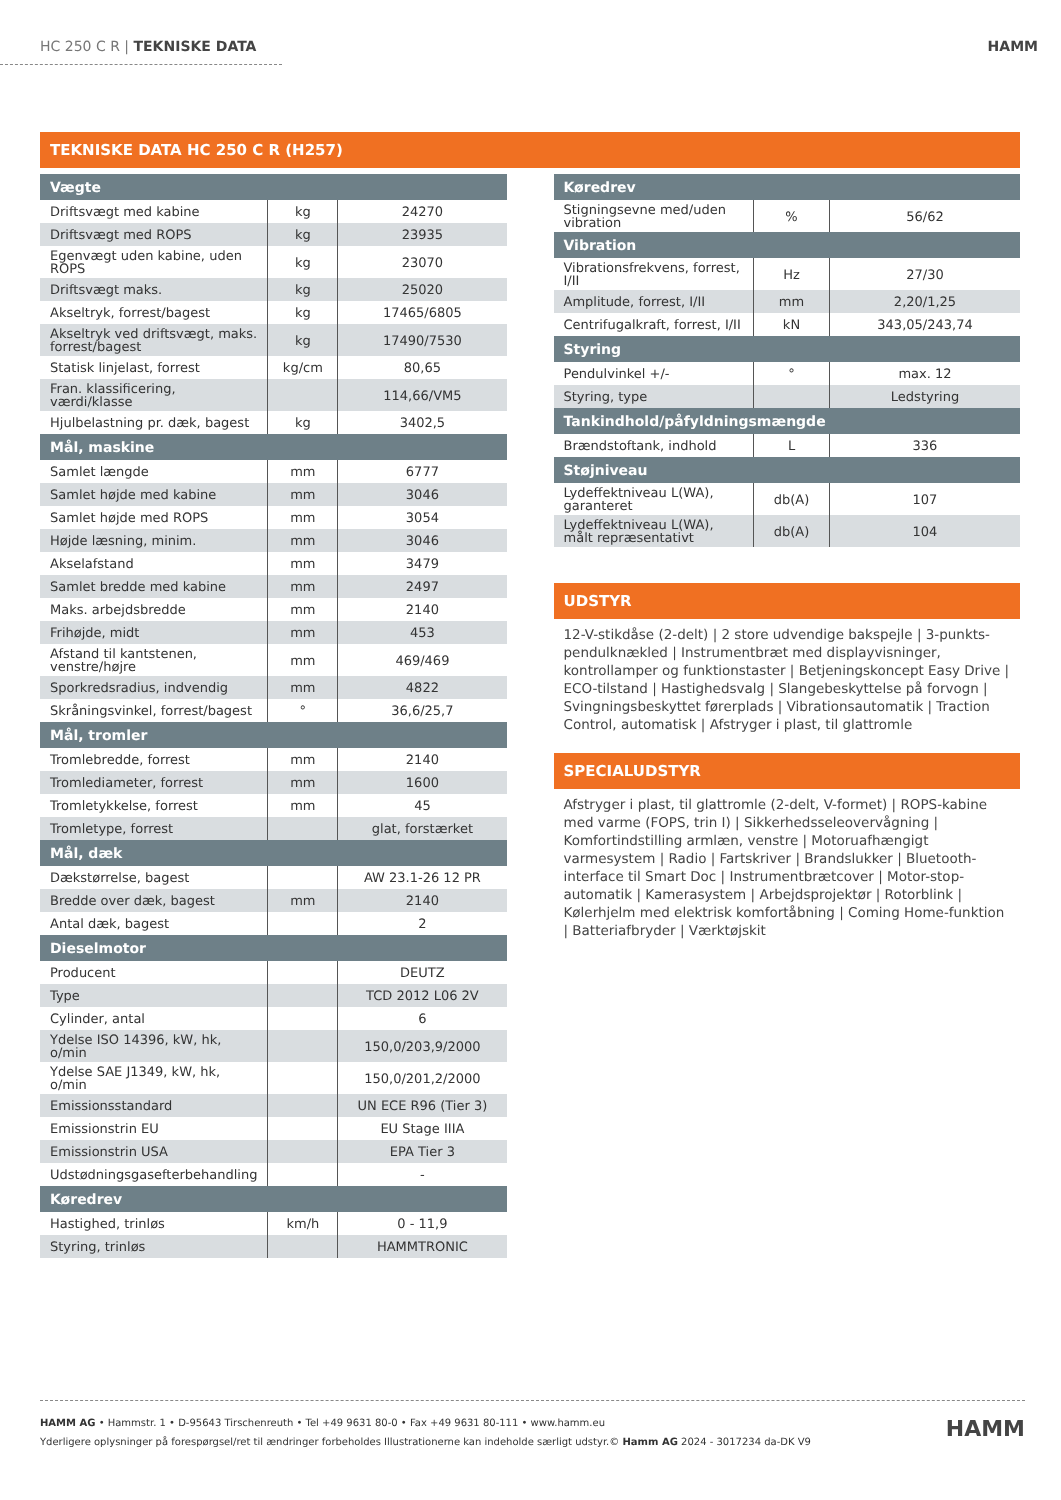HC 250 C R | TEKNISKE DATA HAMM
TEKNISKE DATA HC 250 C R (H257)
| Vægte | | |
| --- | --- | --- |
| Driftsvægt med kabine | kg | 24270 |
| Driftsvægt med ROPS | kg | 23935 |
| Egenvægt uden kabine, uden ROPS | kg | 23070 |
| Driftsvægt maks. | kg | 25020 |
| Akseltryk, forrest/bagest | kg | 17465/6805 |
| Akseltryk ved driftsvægt, maks. forrest/bagest | kg | 17490/7530 |
| Statisk linjelast, forrest | kg/cm | 80,65 |
| Fran. klassificering, værdi/klasse | | 114,66/VM5 |
| Hjulbelastning pr. dæk, bagest | kg | 3402,5 |
| Mål, maskine | | |
| Samlet længde | mm | 6777 |
| Samlet højde med kabine | mm | 3046 |
| Samlet højde med ROPS | mm | 3054 |
| Højde læsning, minim. | mm | 3046 |
| Akselafstand | mm | 3479 |
| Samlet bredde med kabine | mm | 2497 |
| Maks. arbejdsbredde | mm | 2140 |
| Frihøjde, midt | mm | 453 |
| Afstand til kantstenen, venstre/højre | mm | 469/469 |
| Sporkredsradius, indvendig | mm | 4822 |
| Skråningsvinkel, forrest/bagest | ° | 36,6/25,7 |
| Mål, tromler | | |
| Tromlebredde, forrest | mm | 2140 |
| Tromlediameter, forrest | mm | 1600 |
| Tromletykkelse, forrest | mm | 45 |
| Tromletype, forrest | | glat, forstærket |
| Mål, dæk | | |
| Dækstørrelse, bagest | | AW 23.1-26 12 PR |
| Bredde over dæk, bagest | mm | 2140 |
| Antal dæk, bagest | | 2 |
| Dieselmotor | | |
| Producent | | DEUTZ |
| Type | | TCD 2012 L06 2V |
| Cylinder, antal | | 6 |
| Ydelse ISO 14396, kW, hk, o/min | | 150,0/203,9/2000 |
| Ydelse SAE J1349, kW, hk, o/min | | 150,0/201,2/2000 |
| Emissionsstandard | | UN ECE R96 (Tier 3) |
| Emissionstrin EU | | EU Stage IIIA |
| Emissionstrin USA | | EPA Tier 3 |
| Udstødningsgasefterbehandling | | - |
| Køredrev | | |
| Hastighed, trinløs | km/h | 0 - 11,9 |
| Styring, trinløs | | HAMMTRONIC |
| Køredrev | | |
| --- | --- | --- |
| Stigningsevne med/uden vibration | % | 56/62 |
| Vibration | | |
| Vibrationsfrekvens, forrest, I/II | Hz | 27/30 |
| Amplitude, forrest, I/II | mm | 2,20/1,25 |
| Centrifugalkraft, forrest, I/II | kN | 343,05/243,74 |
| Styring | | |
| Pendulvinkel +/- | ° | max. 12 |
| Styring, type | | Ledstyring |
| Tankindhold/påfyldningsmængde | | |
| Brændstoftank, indhold | L | 336 |
| Støjniveau | | |
| Lydeffektniveau L(WA), garanteret | db(A) | 107 |
| Lydeffektniveau L(WA), målt repræsentativt | db(A) | 104 |
UDSTYR
12-V-stikdåse (2-delt) | 2 store udvendige bakspejle | 3-punkts-pendulknækled | Instrumentbræt med displayvisninger, kontrollamper og funktionstaster | Betjeningskoncept Easy Drive | ECO-tilstand | Hastighedsvalg | Slangebeskyttelse på forvogn | Svingningsbeskyttet førerplads | Vibrationsautomatik | Traction Control, automatisk | Afstryger i plast, til glattromle
SPECIALUDSTYR
Afstryger i plast, til glattromle (2-delt, V-formet) | ROPS-kabine med varme (FOPS, trin I) | Sikkerhedsseleovervågning | Komfortindstilling armlæn, venstre | Motoruafhængigt varmesystem | Radio | Fartskriver | Brandslukker | Bluetooth-interface til Smart Doc | Instrumentbrætcover | Motor-stop-automatik | Kamerasystem | Arbejdsprojektør | Rotorblink | Kølerhjelm med elektrisk komfortåbning | Coming Home-funktion | Batteriafbryder | Værktøjskit
HAMM AG • Hammstr. 1 • D-95643 Tirschenreuth • Tel +49 9631 80-0 • Fax +49 9631 80-111 • www.hamm.eu
Yderligere oplysninger på forespørgsel/ret til ændringer forbeholdes Illustrationerne kan indeholde særligt udstyr.© Hamm AG 2024 - 3017234 da-DK V9
HAMM